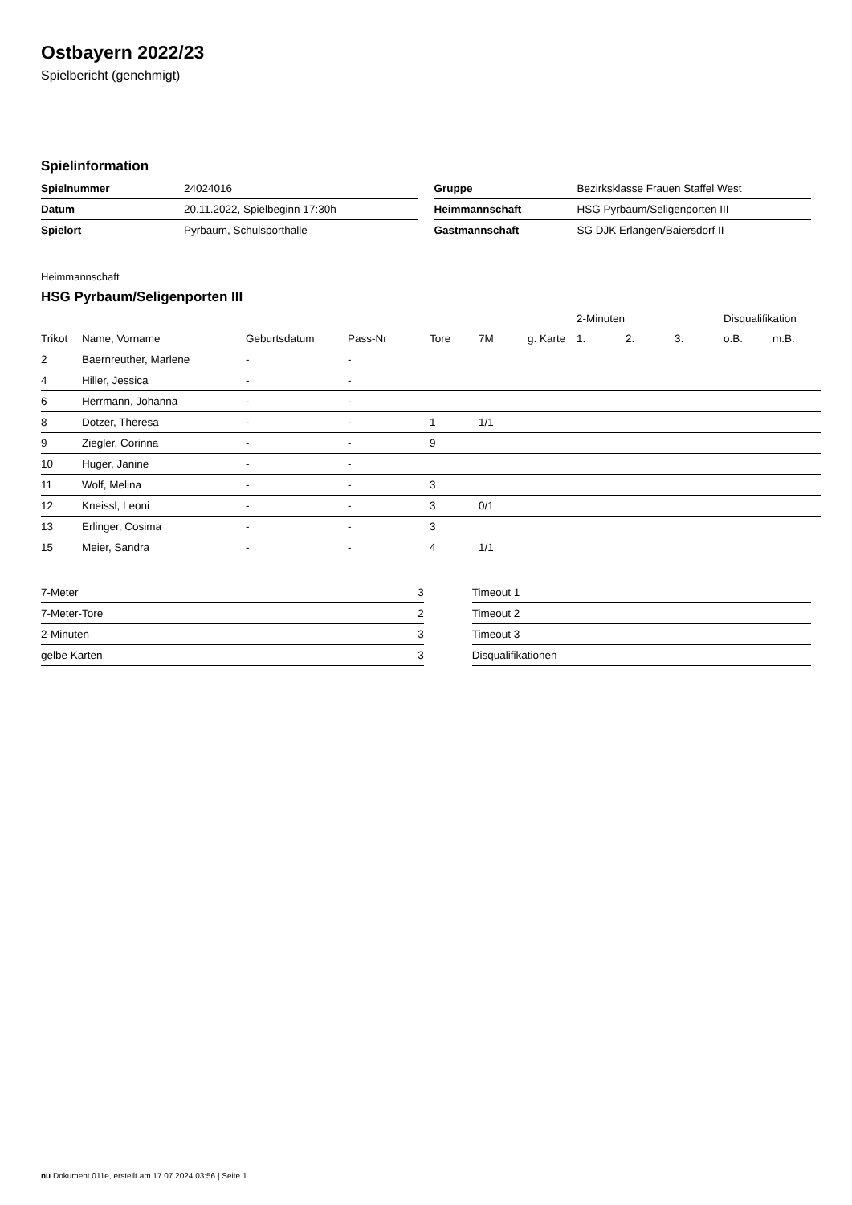Ostbayern 2022/23
Spielbericht (genehmigt)
Spielinformation
| Spielnummer | 24024016 |
| Datum | 20.11.2022, Spielbeginn 17:30h |
| Spielort | Pyrbaum, Schulsporthalle |
| Gruppe | Bezirksklasse Frauen Staffel West |
| Heimmannschaft | HSG Pyrbaum/Seligenporten III |
| Gastmannschaft | SG DJK Erlangen/Baiersdorf II |
Heimmannschaft
HSG Pyrbaum/Seligenporten III
| | | | | | | | 2-Minuten | | | Disqualifikation | |
| Trikot | Name, Vorname | Geburtsdatum | Pass-Nr | Tore | 7M | g. Karte | 1. | 2. | 3. | o.B. | m.B. |
| 2 | Baernreuther, Marlene | - | - | | | | | | | | |
| 4 | Hiller, Jessica | - | - | | | | | | | | |
| 6 | Herrmann, Johanna | - | - | | | | | | | | |
| 8 | Dotzer, Theresa | - | - | 1 | 1/1 | | | | | | |
| 9 | Ziegler, Corinna | - | - | 9 | | | | | | | |
| 10 | Huger, Janine | - | - | | | | | | | | |
| 11 | Wolf, Melina | - | - | 3 | | | | | | | |
| 12 | Kneissl, Leoni | - | - | 3 | 0/1 | | | | | | |
| 13 | Erlinger, Cosima | - | - | 3 | | | | | | | |
| 15 | Meier, Sandra | - | - | 4 | 1/1 | | | | | | |
| 7-Meter | 3 |
| 7-Meter-Tore | 2 |
| 2-Minuten | 3 |
| gelbe Karten | 3 |
| Timeout 1 |
| Timeout 2 |
| Timeout 3 |
| Disqualifikationen |
nu.Dokument 011e, erstellt am 17.07.2024 03:56 | Seite 1